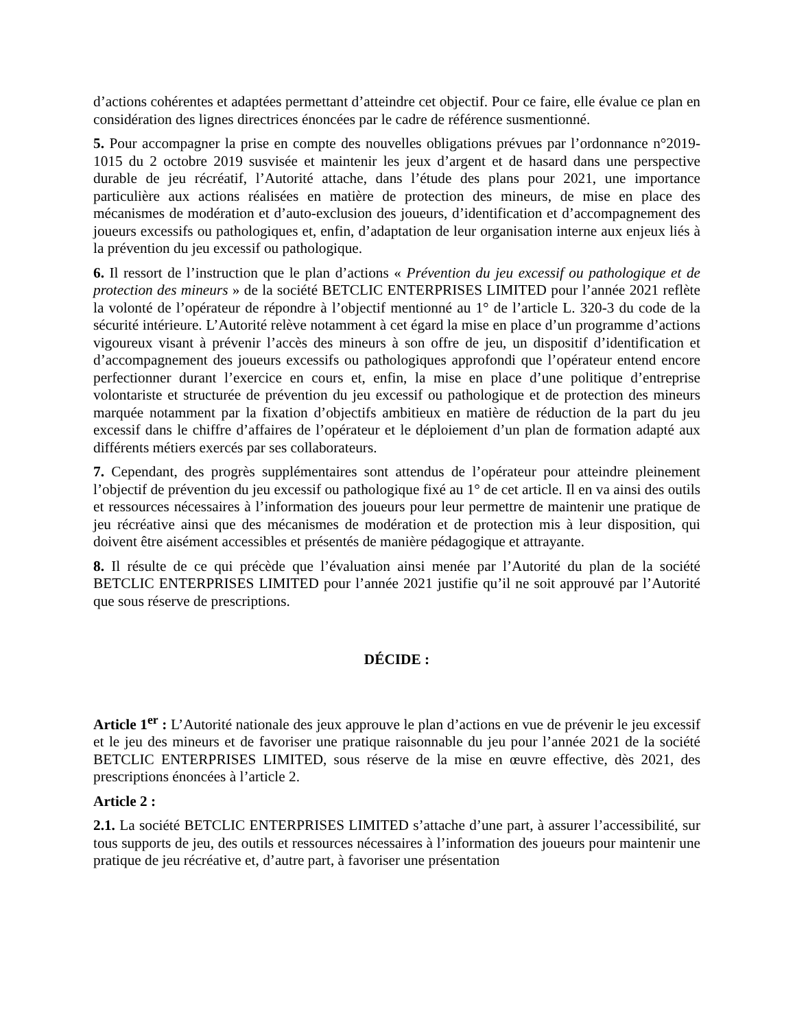d’actions cohérentes et adaptées permettant d’atteindre cet objectif. Pour ce faire, elle évalue ce plan en considération des lignes directrices énoncées par le cadre de référence susmentionné.
5. Pour accompagner la prise en compte des nouvelles obligations prévues par l’ordonnance n°2019-1015 du 2 octobre 2019 susvisée et maintenir les jeux d’argent et de hasard dans une perspective durable de jeu récréatif, l’Autorité attache, dans l’étude des plans pour 2021, une importance particulière aux actions réalisées en matière de protection des mineurs, de mise en place des mécanismes de modération et d’auto-exclusion des joueurs, d’identification et d’accompagnement des joueurs excessifs ou pathologiques et, enfin, d’adaptation de leur organisation interne aux enjeux liés à la prévention du jeu excessif ou pathologique.
6. Il ressort de l’instruction que le plan d’actions « Prévention du jeu excessif ou pathologique et de protection des mineurs » de la société BETCLIC ENTERPRISES LIMITED pour l’année 2021 reflète la volonté de l’opérateur de répondre à l’objectif mentionné au 1° de l’article L. 320-3 du code de la sécurité intérieure. L’Autorité relève notamment à cet égard la mise en place d’un programme d’actions vigoureux visant à prévenir l’accès des mineurs à son offre de jeu, un dispositif d’identification et d’accompagnement des joueurs excessifs ou pathologiques approfondi que l’opérateur entend encore perfectionner durant l’exercice en cours et, enfin, la mise en place d’une politique d’entreprise volontariste et structurée de prévention du jeu excessif ou pathologique et de protection des mineurs marquée notamment par la fixation d’objectifs ambitieux en matière de réduction de la part du jeu excessif dans le chiffre d’affaires de l’opérateur et le déploiement d’un plan de formation adapté aux différents métiers exercés par ses collaborateurs.
7. Cependant, des progrès supplémentaires sont attendus de l’opérateur pour atteindre pleinement l’objectif de prévention du jeu excessif ou pathologique fixé au 1° de cet article. Il en va ainsi des outils et ressources nécessaires à l’information des joueurs pour leur permettre de maintenir une pratique de jeu récréative ainsi que des mécanismes de modération et de protection mis à leur disposition, qui doivent être aisément accessibles et présentés de manière pédagogique et attrayante.
8. Il résulte de ce qui précède que l’évaluation ainsi menée par l’Autorité du plan de la société BETCLIC ENTERPRISES LIMITED pour l’année 2021 justifie qu’il ne soit approuvé par l’Autorité que sous réserve de prescriptions.
DÉCIDE :
Article 1<sup>er</sup> : L’Autorité nationale des jeux approuve le plan d’actions en vue de prévenir le jeu excessif et le jeu des mineurs et de favoriser une pratique raisonnable du jeu pour l’année 2021 de la société BETCLIC ENTERPRISES LIMITED, sous réserve de la mise en œuvre effective, dès 2021, des prescriptions énoncées à l’article 2.
Article 2 :
2.1. La société BETCLIC ENTERPRISES LIMITED s’attache d’une part, à assurer l’accessibilité, sur tous supports de jeu, des outils et ressources nécessaires à l’information des joueurs pour maintenir une pratique de jeu récréative et, d’autre part, à favoriser une présentation